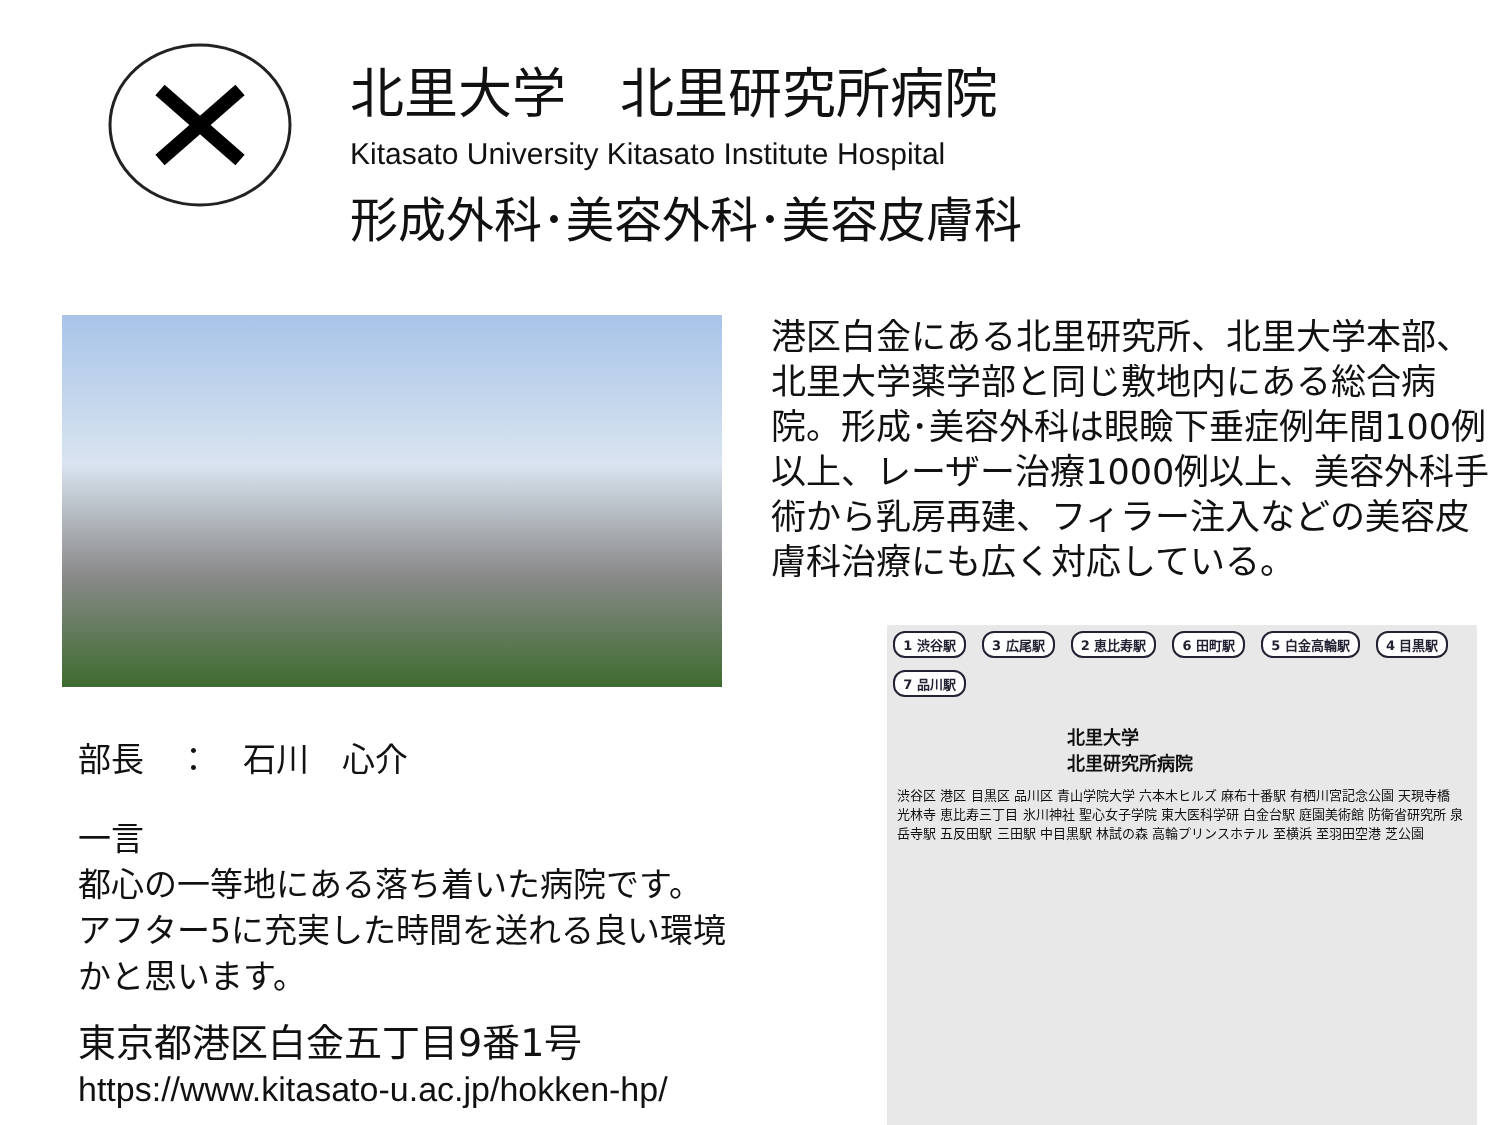北里大学　北里研究所病院
Kitasato University Kitasato Institute Hospital
形成外科･美容外科･美容皮膚科
部長　：　石川　心介
一言
都心の一等地にある落ち着いた病院です。
アフター5に充実した時間を送れる良い環境かと思います。
東京都港区白金五丁目9番1号
https://www.kitasato-u.ac.jp/hokken-hp/
港区白金にある北里研究所、北里大学本部、北里大学薬学部と同じ敷地内にある総合病院。形成･美容外科は眼瞼下垂症例年間100例以上、レーザー治療1000例以上、美容外科手術から乳房再建、フィラー注入などの美容皮膚科治療にも広く対応している。
1 渋谷駅 3 広尾駅 2 恵比寿駅 6 田町駅 5 白金高輪駅 4 目黒駅 7 品川駅
北里大学
北里研究所病院
渋谷区 港区 目黒区 品川区 青山学院大学 六本木ヒルズ 麻布十番駅 有栖川宮記念公園 天現寺橋 光林寺 恵比寿三丁目 氷川神社 聖心女子学院 東大医科学研 白金台駅 庭園美術館 防衛省研究所 泉岳寺駅 五反田駅 三田駅 中目黒駅 林試の森 高輪プリンスホテル 至横浜 至羽田空港 芝公園